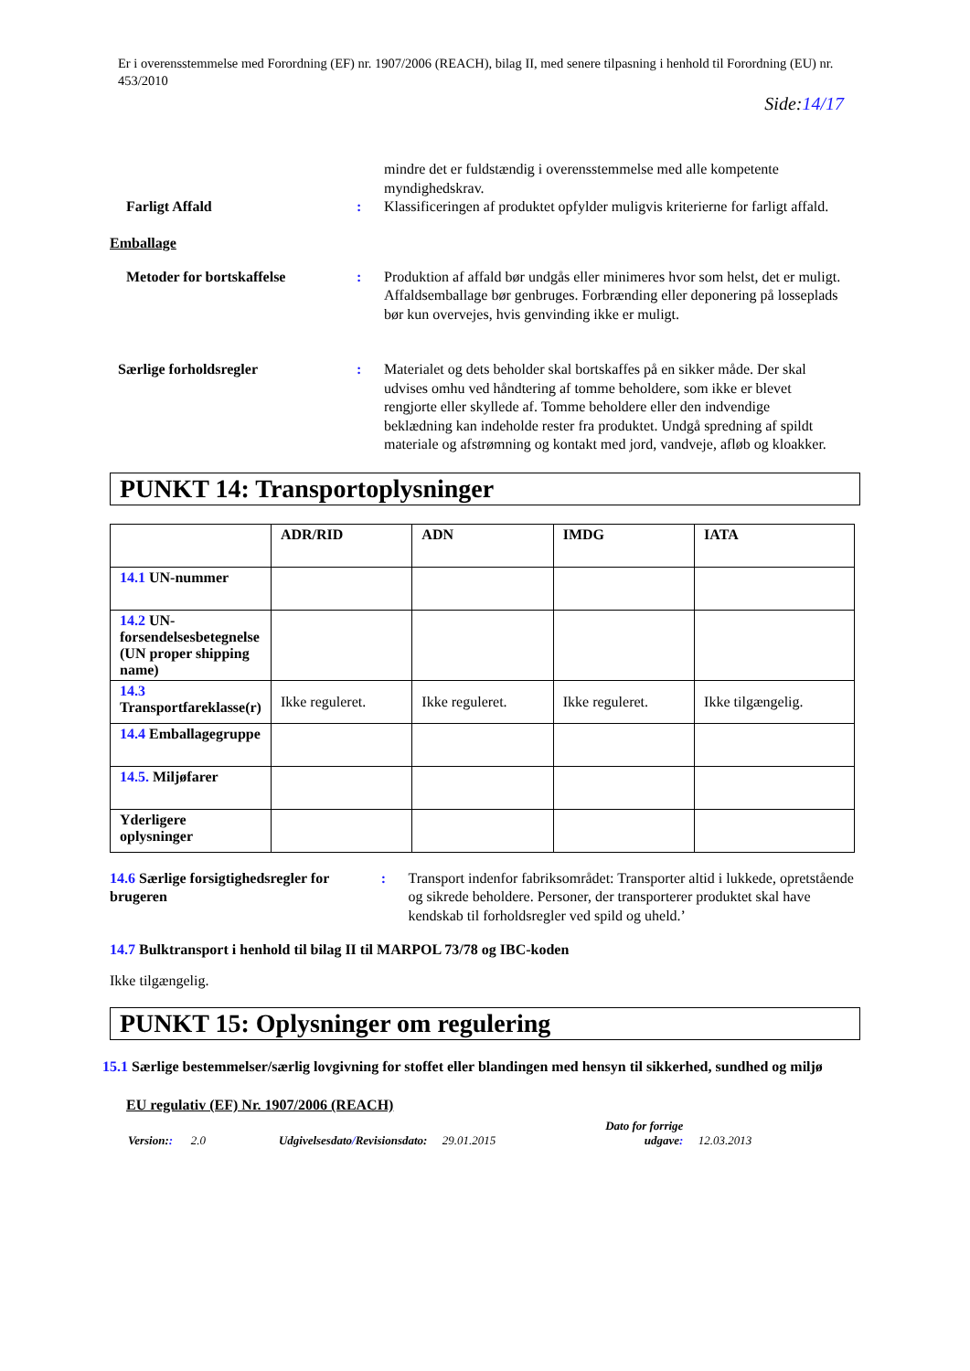Er i overensstemmelse med Forordning (EF) nr. 1907/2006 (REACH), bilag II, med senere tilpasning i henhold til Forordning (EU) nr. 453/2010
Side:14/17
mindre det er fuldstændig i overensstemmelse med alle kompetente myndighedskrav.
Farligt Affald : Klassificeringen af produktet opfylder muligvis kriterierne for farligt affald.
Emballage
Metoder for bortskaffelse : Produktion af affald bør undgås eller minimeres hvor som helst, det er muligt. Affaldsemballage bør genbruges. Forbrænding eller deponering på losseplads bør kun overvejes, hvis genvinding ikke er muligt.
Særlige forholdsregler : Materialet og dets beholder skal bortskaffes på en sikker måde. Der skal udvises omhu ved håndtering af tomme beholdere, som ikke er blevet rengjorte eller skyllede af. Tomme beholdere eller den indvendige beklædning kan indeholde rester fra produktet. Undgå spredning af spildt materiale og afstrømning og kontakt med jord, vandveje, afløb og kloakker.
PUNKT 14: Transportoplysninger
| | ADR/RID | ADN | IMDG | IATA |
| --- | --- | --- | --- | --- |
| 14.1 UN-nummer | | | | |
| 14.2 UN-forsendelsesbetegnelse (UN proper shipping name) | | | | |
| 14.3 Transportfareklasse(r) | Ikke reguleret. | Ikke reguleret. | Ikke reguleret. | Ikke tilgængelig. |
| 14.4 Emballagegruppe | | | | |
| 14.5. Miljøfarer | | | | |
| Yderligere oplysninger | | | | |
14.6 Særlige forsigtighedsregler for brugeren
: Transport indenfor fabriksområdet: Transporter altid i lukkede, opretstående og sikrede beholdere. Personer, der transporterer produktet skal have kendskab til forholdsregler ved spild og uheld.’
14.7 Bulktransport i henhold til bilag II til MARPOL 73/78 og IBC-koden
Ikke tilgængelig.
PUNKT 15: Oplysninger om regulering
15.1 Særlige bestemmelser/særlig lovgivning for stoffet eller blandingen med hensyn til sikkerhed, sundhed og miljø
EU regulativ (EF) Nr. 1907/2006 (REACH)
Version:: 2.0 Udgivelsesdato/Revisionsdato: 29.01.2015 Dato for forrige
udgave: 12.03.2013